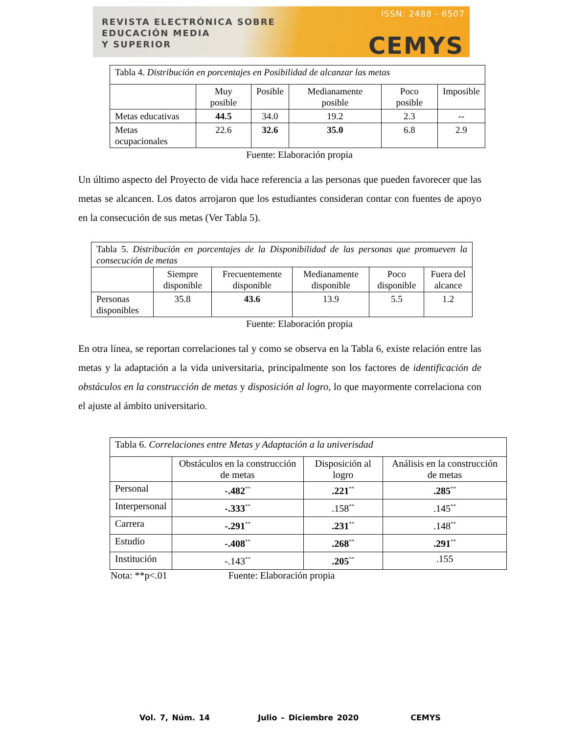REVISTA ELECTRÓNICA SOBRE
EDUCACIÓN MEDIA
Y SUPERIOR
ISSN: 2488 - 6507
CEMYS
| Tabla 4. Distribución en porcentajes en Posibilidad de alcanzar las metas | | | | | |
| | Muy posible | Posible | Medianamente posible | Poco posible | Imposible |
| Metas educativas | 44.5 | 34.0 | 19.2 | 2.3 | -- |
| Metas ocupacionales | 22.6 | 32.6 | 35.0 | 6.8 | 2.9 |
Fuente: Elaboración propia
Un último aspecto del Proyecto de vida hace referencia a las personas que pueden favorecer que las metas se alcancen. Los datos arrojaron que los estudiantes consideran contar con fuentes de apoyo en la consecución de sus metas (Ver Tabla 5).
| Tabla 5. Distribución en porcentajes de la Disponibilidad de las personas que promueven la consecución de metas | | | | | |
| | Siempre disponible | Frecuentemente disponible | Medianamente disponible | Poco disponible | Fuera del alcance |
| Personas disponibles | 35.8 | 43.6 | 13.9 | 5.5 | 1.2 |
Fuente: Elaboración propia
En otra línea, se reportan correlaciones tal y como se observa en la Tabla 6, existe relación entre las metas y la adaptación a la vida universitaria, principalmente son los factores de identificación de obstáculos en la construcción de metas y disposición al logro, lo que mayormente correlaciona con el ajuste al ámbito universitario.
| Tabla 6. Correlaciones entre Metas y Adaptación a la univerisdad | | | |
| | Obstáculos en la construcción de metas | Disposición al logro | Análisis en la construcción de metas |
| Personal | -.482<sup>**</sup> | .221<sup>**</sup> | .285<sup>**</sup> |
| Interpersonal | -.333<sup>**</sup> | .158<sup>**</sup> | .145<sup>**</sup> |
| Carrera | -.291<sup>**</sup> | .231<sup>**</sup> | .148<sup>**</sup> |
| Estudio | -.408<sup>**</sup> | .268<sup>**</sup> | .291<sup>**</sup> |
| Institución | -.143<sup>**</sup> | .205<sup>**</sup> | .155 |
Nota: **p<.01 Fuente: Elaboración propia
Vol. 7, Núm. 14 Julio – Diciembre 2020 CEMYS